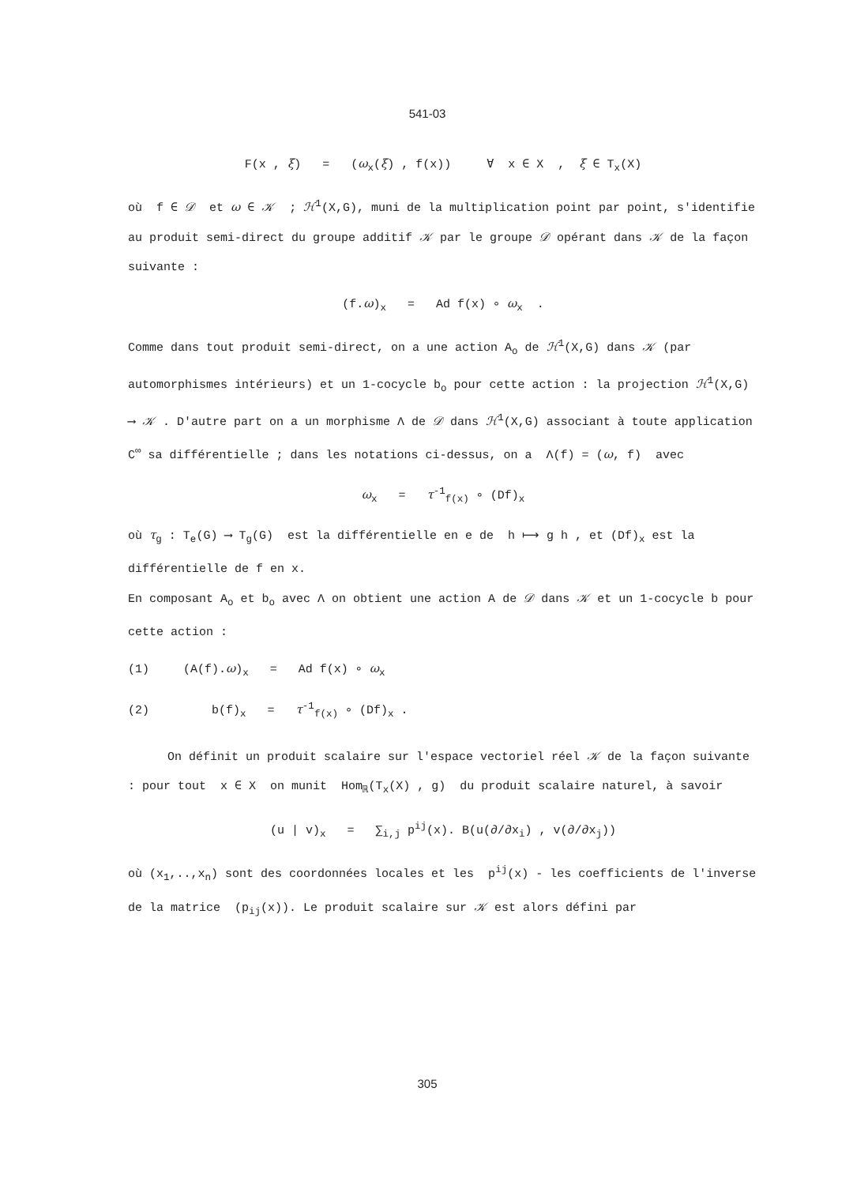541-03
F(x , ξ) = (ω<sub>x</sub>(ξ) , f(x)) ∀ x ∈ X , ξ ∈ T<sub>x</sub>(X)
où f ∈ 𝒟 et ω ∈ 𝒦 ; ℋ<sup>1</sup>(X,G), muni de la multiplication point par point, s'identifie au produit semi-direct du groupe additif 𝒦 par le groupe 𝒟 opérant dans 𝒦 de la façon suivante :
(f.ω)<sub>x</sub> = Ad f(x) ∘ ω<sub>x</sub> .
Comme dans tout produit semi-direct, on a une action A<sub>o</sub> de ℋ<sup>1</sup>(X,G) dans 𝒦 (par automorphismes intérieurs) et un 1-cocycle b<sub>o</sub> pour cette action : la projection ℋ<sup>1</sup>(X,G) ⟶ 𝒦 . D'autre part on a un morphisme Λ de 𝒟 dans ℋ<sup>1</sup>(X,G) associant à toute application C<sup>∞</sup> sa différentielle ; dans les notations ci-dessus, on a Λ(f) = (ω, f) avec
ω<sub>x</sub> = τ<sup>-1</sup><sub>f(x)</sub> ∘ (Df)<sub>x</sub>
où τ<sub>g</sub> : T<sub>e</sub>(G) ⟶ T<sub>g</sub>(G) est la différentielle en e de h ⟼ g h , et (Df)<sub>x</sub> est la différentielle de f en x.
En composant A<sub>o</sub> et b<sub>o</sub> avec Λ on obtient une action A de 𝒟 dans 𝒦 et un 1-cocycle b pour cette action :
(1) (A(f).ω)<sub>x</sub> = Ad f(x) ∘ ω<sub>x</sub>
(2) b(f)<sub>x</sub> = τ<sup>-1</sup><sub>f(x)</sub> ∘ (Df)<sub>x</sub> .
On définit un produit scalaire sur l'espace vectoriel réel 𝒦 de la façon suivante : pour tout x ∈ X on munit Hom<sub>ℝ</sub>(T<sub>x</sub>(X) , g) du produit scalaire naturel, à savoir
(u | v)<sub>x</sub> = ∑<sub>i,j</sub> p<sup>ij</sup>(x). B(u(∂/∂x<sub>i</sub>) , v(∂/∂x<sub>j</sub>))
où (x<sub>1</sub>,..,x<sub>n</sub>) sont des coordonnées locales et les p<sup>ij</sup>(x) - les coefficients de l'inverse de la matrice (p<sub>ij</sub>(x)). Le produit scalaire sur 𝒦 est alors défini par
305